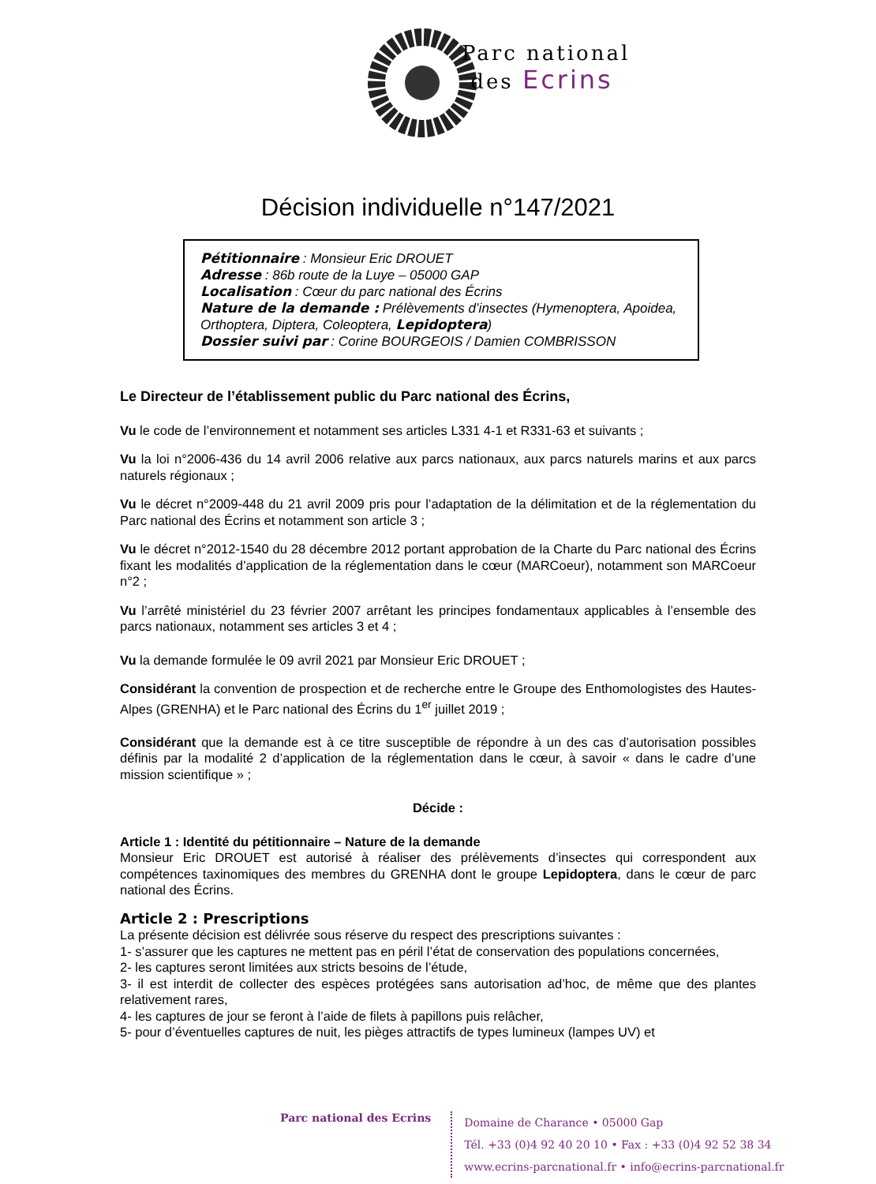Parc national
des Ecrins
Décision individuelle n°147/2021
Pétitionnaire : Monsieur Eric DROUET
Adresse : 86b route de la Luye – 05000 GAP
Localisation : Cœur du parc national des Écrins
Nature de la demande : Prélèvements d’insectes (Hymenoptera, Apoidea, Orthoptera, Diptera, Coleoptera, Lepidoptera)
Dossier suivi par : Corine BOURGEOIS / Damien COMBRISSON
Le Directeur de l’établissement public du Parc national des Écrins,
Vu le code de l’environnement et notamment ses articles L331 4-1 et R331-63 et suivants ;
Vu la loi n°2006-436 du 14 avril 2006 relative aux parcs nationaux, aux parcs naturels marins et aux parcs naturels régionaux ;
Vu le décret n°2009-448 du 21 avril 2009 pris pour l’adaptation de la délimitation et de la réglementation du Parc national des Écrins et notamment son article 3 ;
Vu le décret n°2012-1540 du 28 décembre 2012 portant approbation de la Charte du Parc national des Écrins fixant les modalités d’application de la réglementation dans le cœur (MARCoeur), notamment son MARCoeur n°2 ;
Vu l’arrêté ministériel du 23 février 2007 arrêtant les principes fondamentaux applicables à l’ensemble des parcs nationaux, notamment ses articles 3 et 4 ;
Vu la demande formulée le 09 avril 2021 par Monsieur Eric DROUET ;
Considérant la convention de prospection et de recherche entre le Groupe des Enthomologistes des Hautes-Alpes (GRENHA) et le Parc national des Écrins du 1<sup>er</sup> juillet 2019 ;
Considérant que la demande est à ce titre susceptible de répondre à un des cas d’autorisation possibles définis par la modalité 2 d’application de la réglementation dans le cœur, à savoir « dans le cadre d’une mission scientifique » ;
Décide :
Article 1 : Identité du pétitionnaire – Nature de la demande
Monsieur Eric DROUET est autorisé à réaliser des prélèvements d’insectes qui correspondent aux compétences taxinomiques des membres du GRENHA dont le groupe Lepidoptera, dans le cœur de parc national des Écrins.
Article 2 : Prescriptions
La présente décision est délivrée sous réserve du respect des prescriptions suivantes :
1- s’assurer que les captures ne mettent pas en péril l’état de conservation des populations concernées,
2- les captures seront limitées aux stricts besoins de l’étude,
3- il est interdit de collecter des espèces protégées sans autorisation ad’hoc, de même que des plantes relativement rares,
4- les captures de jour se feront à l’aide de filets à papillons puis relâcher,
5- pour d’éventuelles captures de nuit, les pièges attractifs de types lumineux (lampes UV) et
Parc national des Ecrins
Domaine de Charance • 05000 Gap
Tél. +33 (0)4 92 40 20 10 • Fax : +33 (0)4 92 52 38 34
www.ecrins-parcnational.fr • info@ecrins-parcnational.fr